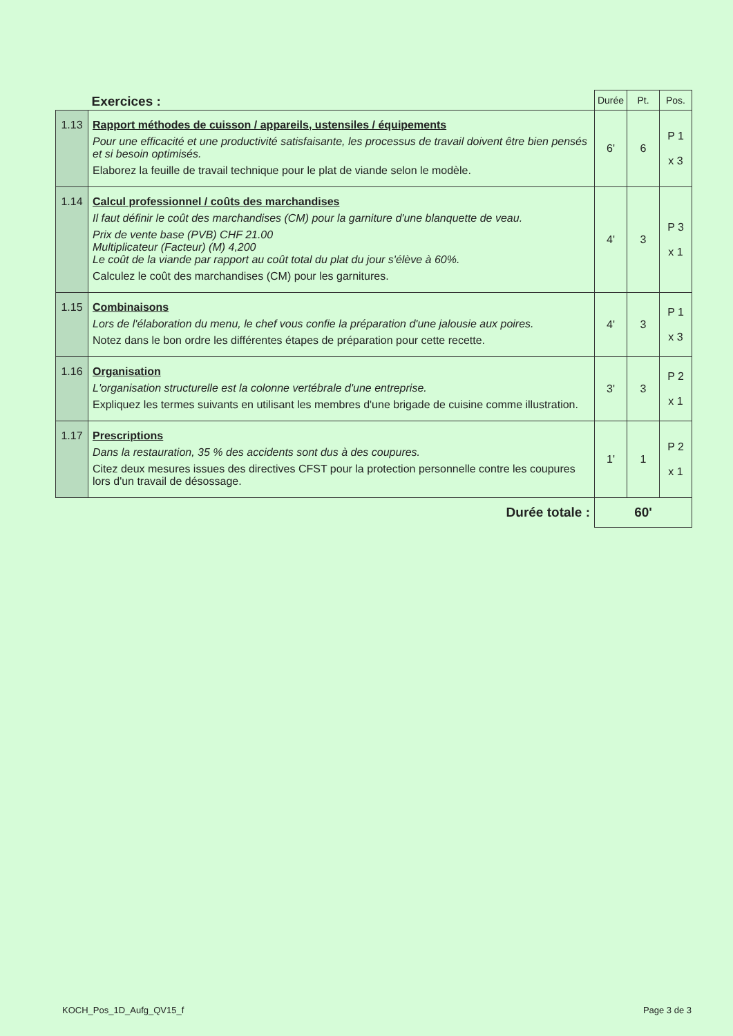| Exercices : | | Durée | Pt. | Pos. |
| --- | --- | --- | --- | --- |
| 1.13 | Rapport méthodes de cuisson / appareils, ustensiles / équipements Pour une efficacité et une productivité satisfaisante, les processus de travail doivent être bien pensés et si besoin optimisés. Elaborez la feuille de travail technique pour le plat de viande selon le modèle. | 6' | 6 | P 1 x 3 |
| 1.14 | Calcul professionnel / coûts des marchandises Il faut définir le coût des marchandises (CM) pour la garniture d'une blanquette de veau. Prix de vente base (PVB) CHF 21.00 Multiplicateur (Facteur) (M) 4,200 Le coût de la viande par rapport au coût total du plat du jour s'élève à 60%. Calculez le coût des marchandises (CM) pour les garnitures. | 4' | 3 | P 3 x 1 |
| 1.15 | Combinaisons Lors de l'élaboration du menu, le chef vous confie la préparation d'une jalousie aux poires. Notez dans le bon ordre les différentes étapes de préparation pour cette recette. | 4' | 3 | P 1 x 3 |
| 1.16 | Organisation L'organisation structurelle est la colonne vertébrale d'une entreprise. Expliquez les termes suivants en utilisant les membres d'une brigade de cuisine comme illustration. | 3' | 3 | P 2 x 1 |
| 1.17 | Prescriptions Dans la restauration, 35 % des accidents sont dus à des coupures. Citez deux mesures issues des directives CFST pour la protection personnelle contre les coupures lors d'un travail de désossage. | 1' | 1 | P 2 x 1 |
| Durée totale : | | 60' | | |
KOCH_Pos_1D_Aufg_QV15_f Page 3 de 3